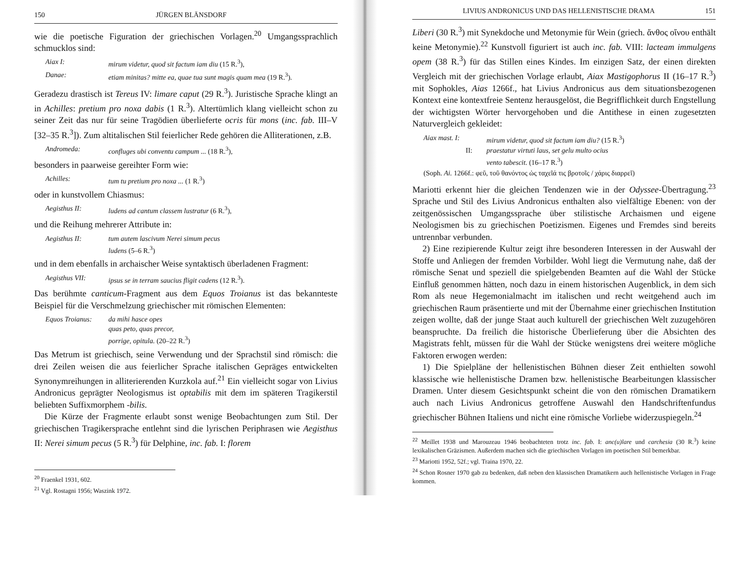150 JÜRGEN BLÄNSDORF
wie die poetische Figuration der griechischen Vorlagen.<sup>20</sup> Umgangssprachlich schmucklos sind:
Aiax I: mirum videtur, quod sit factum iam diu (15 R.<sup>3</sup>),
Danae: etiam minitas? mitte ea, quae tua sunt magis quam mea (19 R.<sup>3</sup>).
Geradezu drastisch ist Tereus IV: limare caput (29 R.<sup>3</sup>). Juristische Sprache klingt an in Achilles: pretium pro noxa dabis (1 R.<sup>3</sup>). Altertümlich klang vielleicht schon zu seiner Zeit das nur für seine Tragödien überlieferte ocris für mons (inc. fab. III–V [32–35 R.<sup>3</sup>]). Zum altitalischen Stil feierlicher Rede gehören die Alliterationen, z.B.
Andromeda: confluges ubi conventu campum ... (18 R.<sup>3</sup>),
besonders in paarweise gereihter Form wie:
Achilles: tum tu pretium pro noxa ... (1 R.<sup>3</sup>)
oder in kunstvollem Chiasmus:
Aegisthus II: ludens ad cantum classem lustratur (6 R.<sup>3</sup>),
und die Reihung mehrerer Attribute in:
Aegisthus II: tum autem lascivum Nerei simum pecus
ludens (5–6 R.<sup>3</sup>)
und in dem ebenfalls in archaischer Weise syntaktisch überladenen Fragment:
Aegisthus VII: ipsus se in terram saucius fligit cadens (12 R.<sup>3</sup>).
Das berühmte canticum-Fragment aus dem Equos Troianus ist das bekannteste Beispiel für die Verschmelzung griechischer mit römischen Elementen:
Equos Troianus: da mihi hasce opes
quas peto, quas precor,
porrige, opitula. (20–22 R.<sup>3</sup>)
Das Metrum ist griechisch, seine Verwendung und der Sprachstil sind römisch: die drei Zeilen weisen die aus feierlicher Sprache italischen Gepräges entwickelten Synonymreihungen in alliterierenden Kurzkola auf.<sup>21</sup> Ein vielleicht sogar von Livius Andronicus geprägter Neologismus ist optabilis mit dem im späteren Tragikerstil beliebten Suffixmorphem -bilis.
Die Kürze der Fragmente erlaubt sonst wenige Beobachtungen zum Stil. Der griechischen Tragikersprache entlehnt sind die lyrischen Periphrasen wie Aegisthus II: Nerei simum pecus (5 R.<sup>3</sup>) für Delphine, inc. fab. I: florem
<sup>20</sup> Fraenkel 1931, 602.
<sup>21</sup> Vgl. Rostagni 1956; Waszink 1972.
LIVIUS ANDRONICUS UND DAS HELLENISTISCHE DRAMA 151
Liberi (30 R.<sup>3</sup>) mit Synekdoche und Metonymie für Wein (griech. ἄνθος οἴνου enthält keine Metonymie).<sup>22</sup> Kunstvoll figuriert ist auch inc. fab. VIII: lacteam immulgens opem (38 R.<sup>3</sup>) für das Stillen eines Kindes. Im einzigen Satz, der einen direkten Vergleich mit der griechischen Vorlage erlaubt, Aiax Mastigophorus II (16–17 R.<sup>3</sup>) mit Sophokles, Aias 1266f., hat Livius Andronicus aus dem situationsbezogenen Kontext eine kontextfreie Sentenz herausgelöst, die Begrifflichkeit durch Engstellung der wichtigsten Wörter hervorgehoben und die Antithese in einen zugesetzten Naturvergleich gekleidet:
Aiax mast. I: mirum videtur, quod sit factum iam diu? (15 R.<sup>3</sup>)
II: praestatur virtuti laus, set gelu multo ocius
vento tabescit. (16–17 R.<sup>3</sup>)
(Soph. Ai. 1266f.: φεῦ, τοῦ θανόντος ὡς ταχεῖά τις βροτοῖς / χάρις διαρρεῖ)
Mariotti erkennt hier die gleichen Tendenzen wie in der Odyssee-Übertragung.<sup>23</sup> Sprache und Stil des Livius Andronicus enthalten also vielfältige Ebenen: von der zeitgenössischen Umgangssprache über stilistische Archaismen und eigene Neologismen bis zu griechischen Poetizismen. Eigenes und Fremdes sind bereits untrennbar verbunden.
2) Eine rezipierende Kultur zeigt ihre besonderen Interessen in der Auswahl der Stoffe und Anliegen der fremden Vorbilder. Wohl liegt die Vermutung nahe, daß der römische Senat und speziell die spielgebenden Beamten auf die Wahl der Stücke Einfluß genommen hätten, noch dazu in einem historischen Augenblick, in dem sich Rom als neue Hegemonialmacht im italischen und recht weitgehend auch im griechischen Raum präsentierte und mit der Übernahme einer griechischen Institution zeigen wollte, daß der junge Staat auch kulturell der griechischen Welt zuzugehören beanspruchte. Da freilich die historische Überlieferung über die Absichten des Magistrats fehlt, müssen für die Wahl der Stücke wenigstens drei weitere mögliche Faktoren erwogen werden:
1) Die Spielpläne der hellenistischen Bühnen dieser Zeit enthielten sowohl klassische wie hellenistische Dramen bzw. hellenistische Bearbeitungen klassischer Dramen. Unter diesem Gesichtspunkt scheint die von den römischen Dramatikern auch nach Livius Andronicus getroffene Auswahl den Handschriftenfundus griechischer Bühnen Italiens und nicht eine römische Vorliebe widerzuspiegeln.<sup>24</sup>
<sup>22</sup> Meillet 1938 und Marouzeau 1946 beobachteten trotz inc. fab. I: anc(u)lare und carchesia (30 R.<sup>3</sup>) keine lexikalischen Gräzismen. Außerdem machen sich die griechischen Vorlagen im poetischen Stil bemerkbar.
<sup>23</sup> Mariotti 1952, 52f.; vgl. Traina 1970, 22.
<sup>24</sup> Schon Rosner 1970 gab zu bedenken, daß neben den klassischen Dramatikern auch hellenistische Vorlagen in Frage kommen.